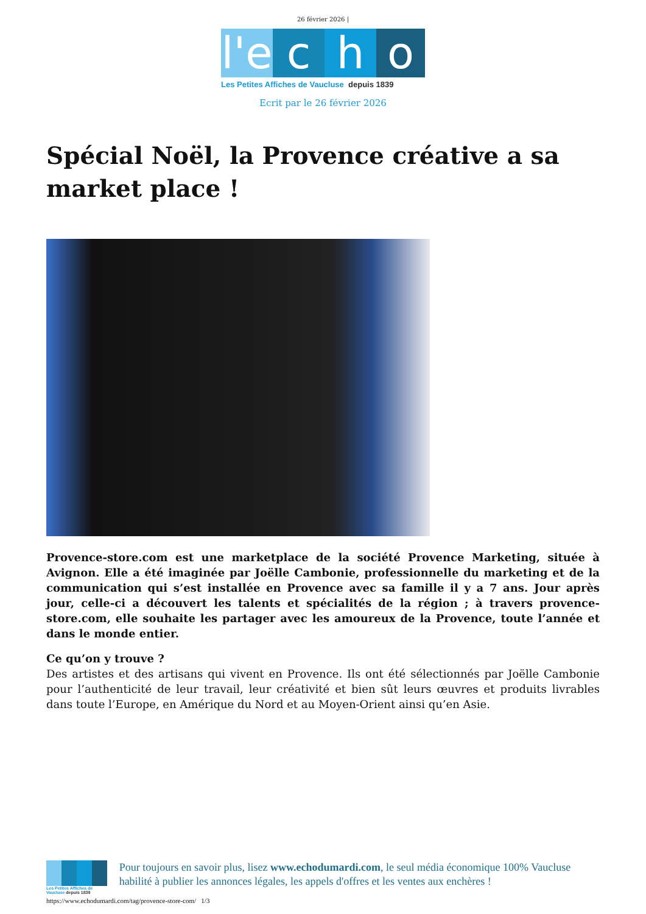26 février 2026 |
l'e
c
h
o
Les Petites Affiches de Vaucluse depuis 1839
Ecrit par le 26 février 2026
Spécial Noël, la Provence créative a sa market place !
Provence-store.com est une marketplace de la société Provence Marketing, située à Avignon. Elle a été imaginée par Joëlle Cambonie, professionnelle du marketing et de la communication qui s’est installée en Provence avec sa famille il y a 7 ans. Jour après jour, celle-ci a découvert les talents et spécialités de la région ; à travers provence-store.com, elle souhaite les partager avec les amoureux de la Provence, toute l’année et dans le monde entier.
Ce qu’on y trouve ?
Des artistes et des artisans qui vivent en Provence. Ils ont été sélectionnés par Joëlle Cambonie pour l’authenticité de leur travail, leur créativité et bien sût leurs œuvres et produits livrables dans toute l’Europe, en Amérique du Nord et au Moyen-Orient ainsi qu’en Asie.
Les Petites Affiches de Vaucluse depuis 1839
Pour toujours en savoir plus, lisez www.echodumardi.com, le seul média économique 100% Vaucluse habilité à publier les annonces légales, les appels d'offres et les ventes aux enchères !
https://www.echodumardi.com/tag/provence-store-com/ 1/3